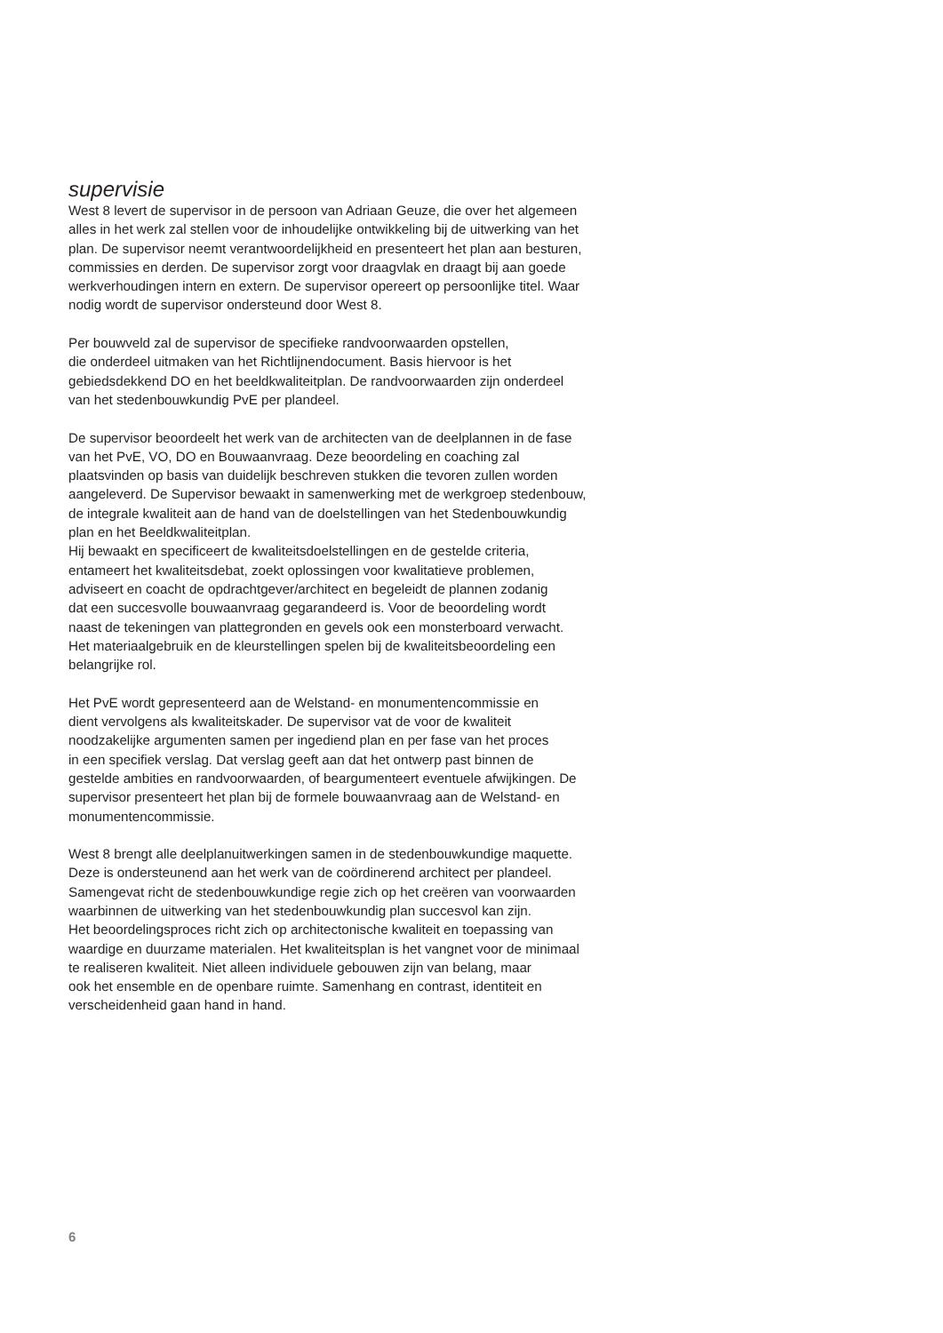supervisie
West 8 levert de supervisor in de persoon van Adriaan Geuze, die over het algemeen
alles in het werk zal stellen voor de inhoudelijke ontwikkeling bij de uitwerking van het
plan. De supervisor neemt verantwoordelijkheid en presenteert het plan aan besturen,
commissies en derden. De supervisor zorgt voor draagvlak en draagt bij aan goede
werkverhoudingen intern en extern. De supervisor opereert op persoonlijke titel. Waar
nodig wordt de supervisor ondersteund door West 8.
Per bouwveld zal de supervisor de specifieke randvoorwaarden opstellen,
die onderdeel uitmaken van het Richtlijnendocument. Basis hiervoor is het
gebiedsdekkend DO en het beeldkwaliteitplan. De randvoorwaarden zijn onderdeel
van het stedenbouwkundig PvE per plandeel.
De supervisor beoordeelt het werk van de architecten van de deelplannen in de fase
van het PvE, VO, DO en Bouwaanvraag. Deze beoordeling en coaching zal
plaatsvinden op basis van duidelijk beschreven stukken die tevoren zullen worden
aangeleverd. De Supervisor bewaakt in samenwerking met de werkgroep stedenbouw,
de integrale kwaliteit aan de hand van de doelstellingen van het Stedenbouwkundig
plan en het Beeldkwaliteitplan.
Hij bewaakt en specificeert de kwaliteitsdoelstellingen en de gestelde criteria,
entameert het kwaliteitsdebat, zoekt oplossingen voor kwalitatieve problemen,
adviseert en coacht de opdrachtgever/architect en begeleidt de plannen zodanig
dat een succesvolle bouwaanvraag gegarandeerd is. Voor de beoordeling wordt
naast de tekeningen van plattegronden en gevels ook een monsterboard verwacht.
Het materiaalgebruik en de kleurstellingen spelen bij de kwaliteitsbeoordeling een
belangrijke rol.
Het PvE wordt gepresenteerd aan de Welstand- en monumentencommissie en
dient vervolgens als kwaliteitskader. De supervisor vat de voor de kwaliteit
noodzakelijke argumenten samen per ingediend plan en per fase van het proces
in een specifiek verslag. Dat verslag geeft aan dat het ontwerp past binnen de
gestelde ambities en randvoorwaarden, of beargumenteert eventuele afwijkingen. De
supervisor presenteert het plan bij de formele bouwaanvraag aan de Welstand- en
monumentencommissie.
West 8 brengt alle deelplanuitwerkingen samen in de stedenbouwkundige maquette.
Deze is ondersteunend aan het werk van de coördinerend architect per plandeel.
Samengevat richt de stedenbouwkundige regie zich op het creëren van voorwaarden
waarbinnen de uitwerking van het stedenbouwkundig plan succesvol kan zijn.
Het beoordelingsproces richt zich op architectonische kwaliteit en toepassing van
waardige en duurzame materialen. Het kwaliteitsplan is het vangnet voor de minimaal
te realiseren kwaliteit. Niet alleen individuele gebouwen zijn van belang, maar
ook het ensemble en de openbare ruimte. Samenhang en contrast, identiteit en
verscheidenheid gaan hand in hand.
6